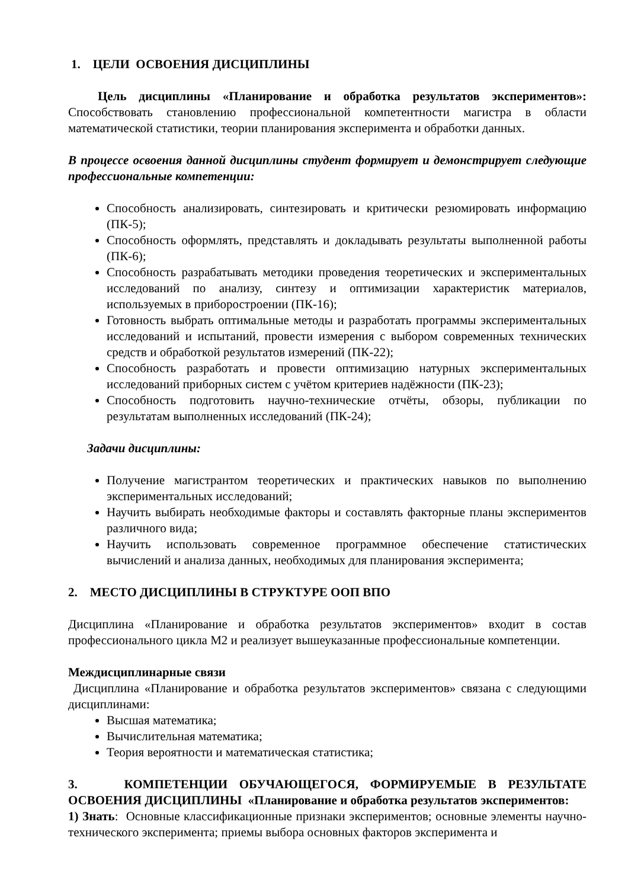1. ЦЕЛИ ОСВОЕНИЯ ДИСЦИПЛИНЫ
Цель дисциплины «Планирование и обработка результатов экспериментов»: Способствовать становлению профессиональной компетентности магистра в области математической статистики, теории планирования эксперимента и обработки данных.
В процессе освоения данной дисциплины студент формирует и демонстрирует следующие профессиональные компетенции:
Способность анализировать, синтезировать и критически резюмировать информацию (ПК-5);
Способность оформлять, представлять и докладывать результаты выполненной работы (ПК-6);
Способность разрабатывать методики проведения теоретических и экспериментальных исследований по анализу, синтезу и оптимизации характеристик материалов, используемых в приборостроении (ПК-16);
Готовность выбрать оптимальные методы и разработать программы экспериментальных исследований и испытаний, провести измерения с выбором современных технических средств и обработкой результатов измерений (ПК-22);
Способность разработать и провести оптимизацию натурных экспериментальных исследований приборных систем с учётом критериев надёжности (ПК-23);
Способность подготовить научно-технические отчёты, обзоры, публикации по результатам выполненных исследований (ПК-24);
Задачи дисциплины:
Получение магистрантом теоретических и практических навыков по выполнению экспериментальных исследований;
Научить выбирать необходимые факторы и составлять факторные планы экспериментов различного вида;
Научить использовать современное программное обеспечение статистических вычислений и анализа данных, необходимых для планирования эксперимента;
2. МЕСТО ДИСЦИПЛИНЫ В СТРУКТУРЕ ООП ВПО
Дисциплина «Планирование и обработка результатов экспериментов» входит в состав профессионального цикла М2 и реализует вышеуказанные профессиональные компетенции.
Междисциплинарные связи
Дисциплина «Планирование и обработка результатов экспериментов» связана с следующими дисциплинами:
Высшая математика;
Вычислительная математика;
Теория вероятности и математическая статистика;
3. КОМПЕТЕНЦИИ ОБУЧАЮЩЕГОСЯ, ФОРМИРУЕМЫЕ В РЕЗУЛЬТАТЕ ОСВОЕНИЯ ДИСЦИПЛИНЫ «Планирование и обработка результатов экспериментов:
1) Знать: Основные классификационные признаки экспериментов; основные элементы научно-технического эксперимента; приемы выбора основных факторов эксперимента и